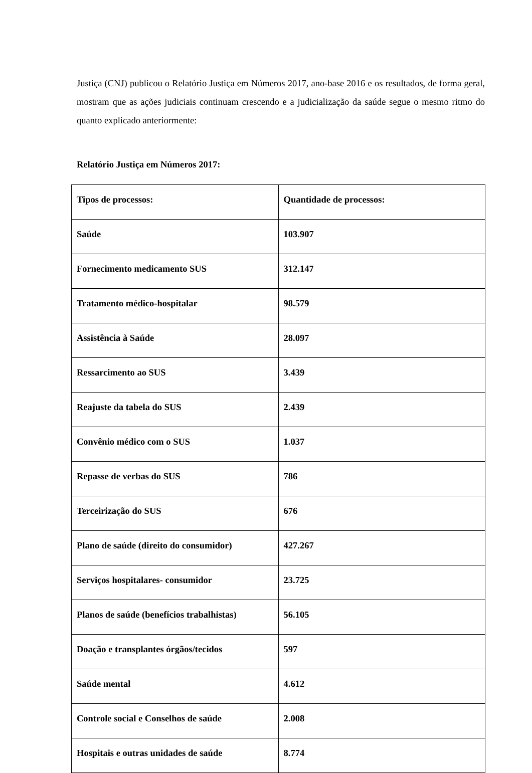Justiça (CNJ) publicou o Relatório Justiça em Números 2017, ano-base 2016 e os resultados, de forma geral, mostram que as ações judiciais continuam crescendo e a judicialização da saúde segue o mesmo ritmo do quanto explicado anteriormente:
Relatório Justiça em Números 2017:
| Tipos de processos: | Quantidade de processos: |
| --- | --- |
| Saúde | 103.907 |
| Fornecimento medicamento SUS | 312.147 |
| Tratamento médico-hospitalar | 98.579 |
| Assistência à Saúde | 28.097 |
| Ressarcimento ao SUS | 3.439 |
| Reajuste da tabela do SUS | 2.439 |
| Convênio médico com o SUS | 1.037 |
| Repasse de verbas do SUS | 786 |
| Terceirização do SUS | 676 |
| Plano de saúde (direito do consumidor) | 427.267 |
| Serviços hospitalares- consumidor | 23.725 |
| Planos de saúde (benefícios trabalhistas) | 56.105 |
| Doação e transplantes órgãos/tecidos | 597 |
| Saúde mental | 4.612 |
| Controle social e Conselhos de saúde | 2.008 |
| Hospitais e outras unidades de saúde | 8.774 |